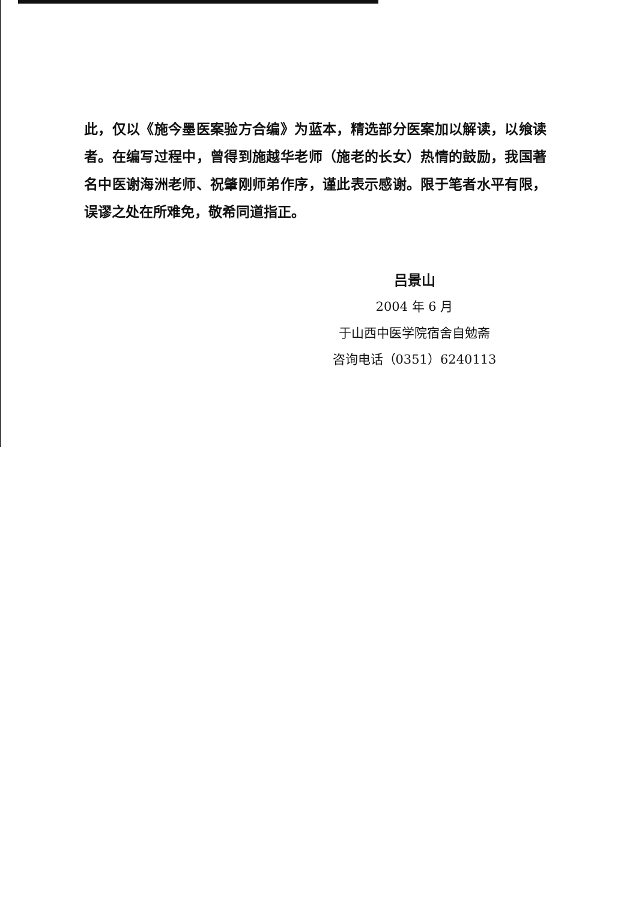此，仅以《施今墨医案验方合编》为蓝本，精选部分医案加以解读，以飨读者。在编写过程中，曾得到施越华老师（施老的长女）热情的鼓励，我国著名中医谢海洲老师、祝肇刚师弟作序，谨此表示感谢。限于笔者水平有限，误谬之处在所难免，敬希同道指正。
吕景山
2004 年 6 月
于山西中医学院宿舍自勉斋
咨询电话（0351）6240113